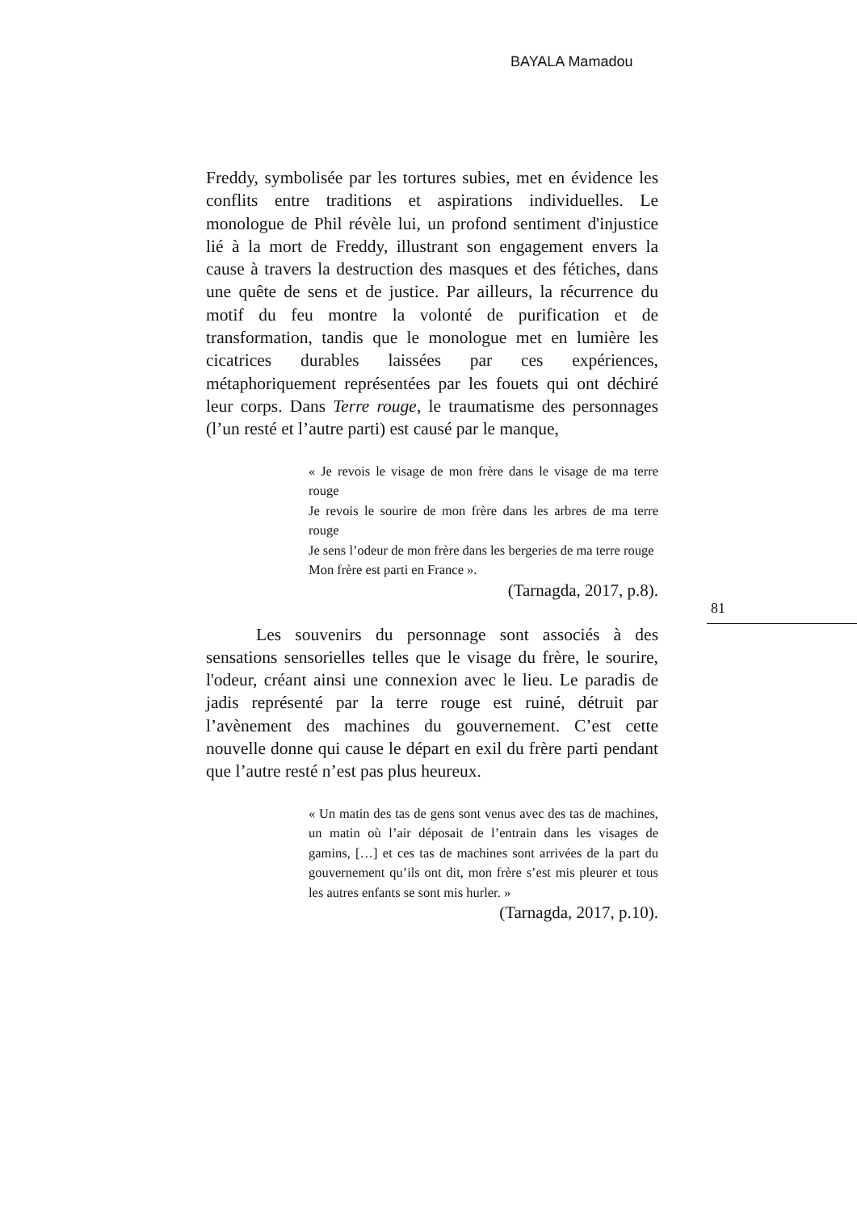BAYALA Mamadou
Freddy, symbolisée par les tortures subies, met en évidence les conflits entre traditions et aspirations individuelles. Le monologue de Phil révèle lui, un profond sentiment d'injustice lié à la mort de Freddy, illustrant son engagement envers la cause à travers la destruction des masques et des fétiches, dans une quête de sens et de justice. Par ailleurs, la récurrence du motif du feu montre la volonté de purification et de transformation, tandis que le monologue met en lumière les cicatrices durables laissées par ces expériences, métaphoriquement représentées par les fouets qui ont déchiré leur corps. Dans Terre rouge, le traumatisme des personnages (l’un resté et l’autre parti) est causé par le manque,
« Je revois le visage de mon frère dans le visage de ma terre rouge
Je revois le sourire de mon frère dans les arbres de ma terre rouge
Je sens l’odeur de mon frère dans les bergeries de ma terre rouge
Mon frère est parti en France ».
(Tarnagda, 2017, p.8).
Les souvenirs du personnage sont associés à des sensations sensorielles telles que le visage du frère, le sourire, l'odeur, créant ainsi une connexion avec le lieu. Le paradis de jadis représenté par la terre rouge est ruiné, détruit par l’avènement des machines du gouvernement. C’est cette nouvelle donne qui cause le départ en exil du frère parti pendant que l’autre resté n’est pas plus heureux.
« Un matin des tas de gens sont venus avec des tas de machines, un matin où l’air déposait de l’entrain dans les visages de gamins, […] et ces tas de machines sont arrivées de la part du gouvernement qu’ils ont dit, mon frère s’est mis pleurer et tous les autres enfants se sont mis hurler. »
(Tarnagda, 2017, p.10).
81